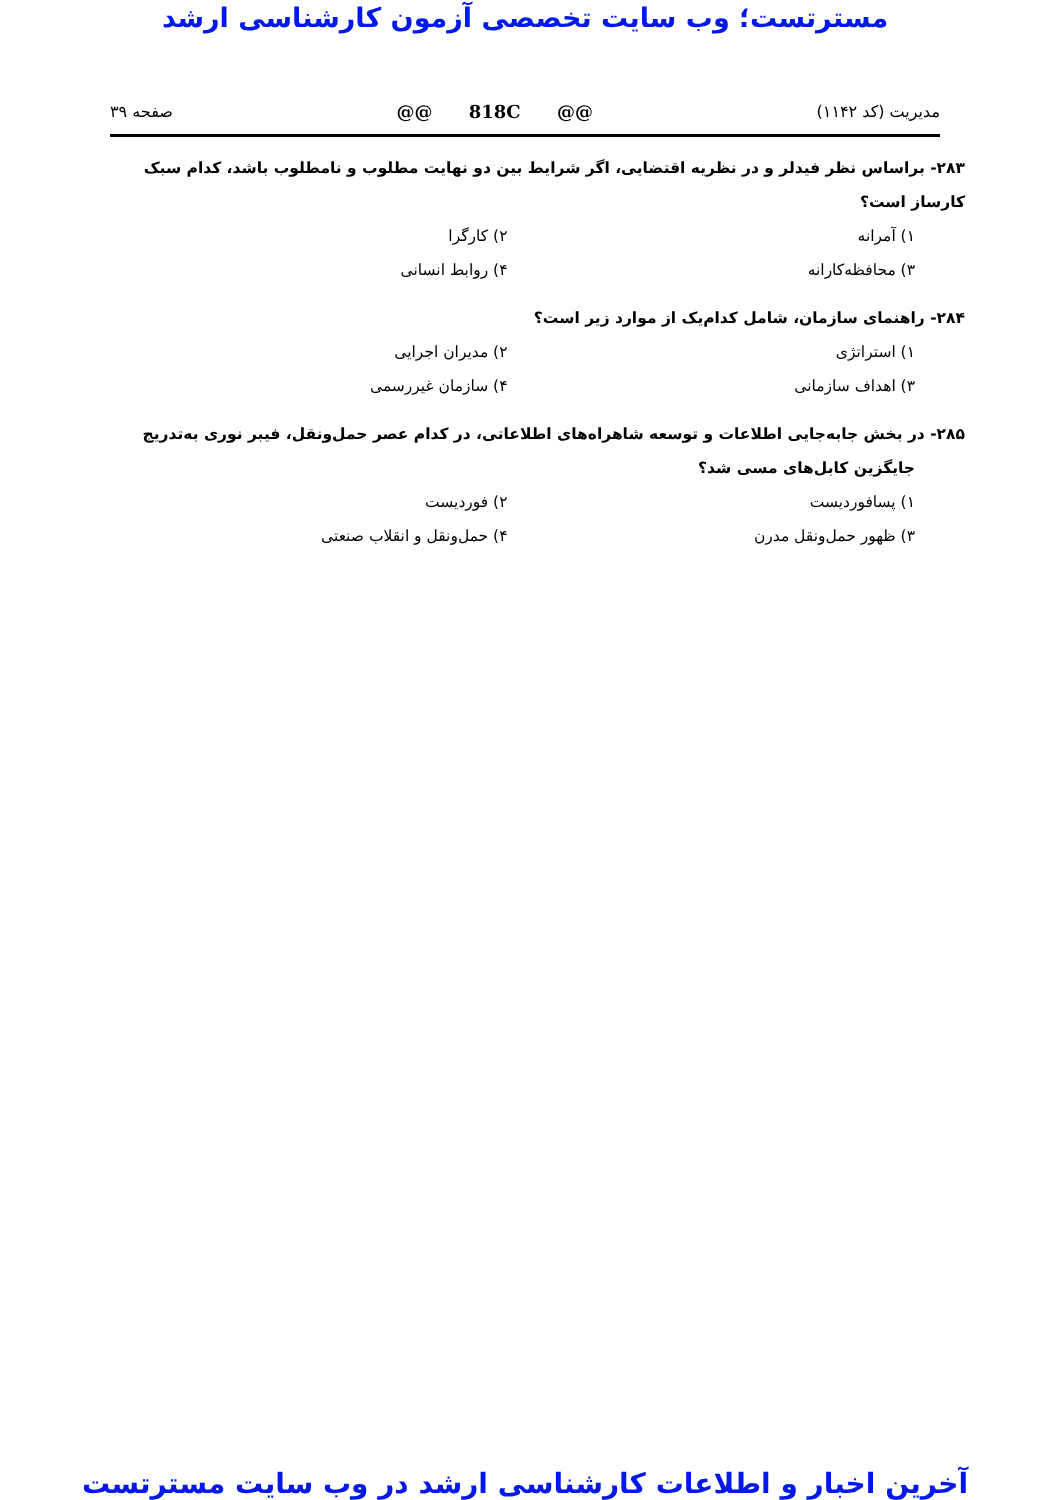مسترتست؛ وب سایت تخصصی آزمون کارشناسی ارشد
مدیریت (کد ۱۱۴۲) @@ 818C @@ صفحه ۳۹
۲۸۳- براساس نظر فیدلر و در نظریه اقتضایی، اگر شرایط بین دو نهایت مطلوب و نامطلوب باشد، کدام سبک کارساز است؟
۱) آمرانه ۲) کارگرا ۳) محافظه‌کارانه ۴) روابط انسانی
۲۸۴- راهنمای سازمان، شامل کدام‌یک از موارد زیر است؟
۱) استراتژی ۲) مدیران اجرایی ۳) اهداف سازمانی ۴) سازمان غیررسمی
۲۸۵- در بخش جابه‌جایی اطلاعات و توسعه شاهراه‌های اطلاعاتی، در کدام عصر حمل‌ونقل، فیبر نوری به‌تدریج
جایگزین کابل‌های مسی شد؟
۱) پسافوردیست ۲) فوردیست ۳) ظهور حمل‌ونقل مدرن ۴) حمل‌ونقل و انقلاب صنعتی
آخرین اخبار و اطلاعات کارشناسی ارشد در وب سایت مسترتست